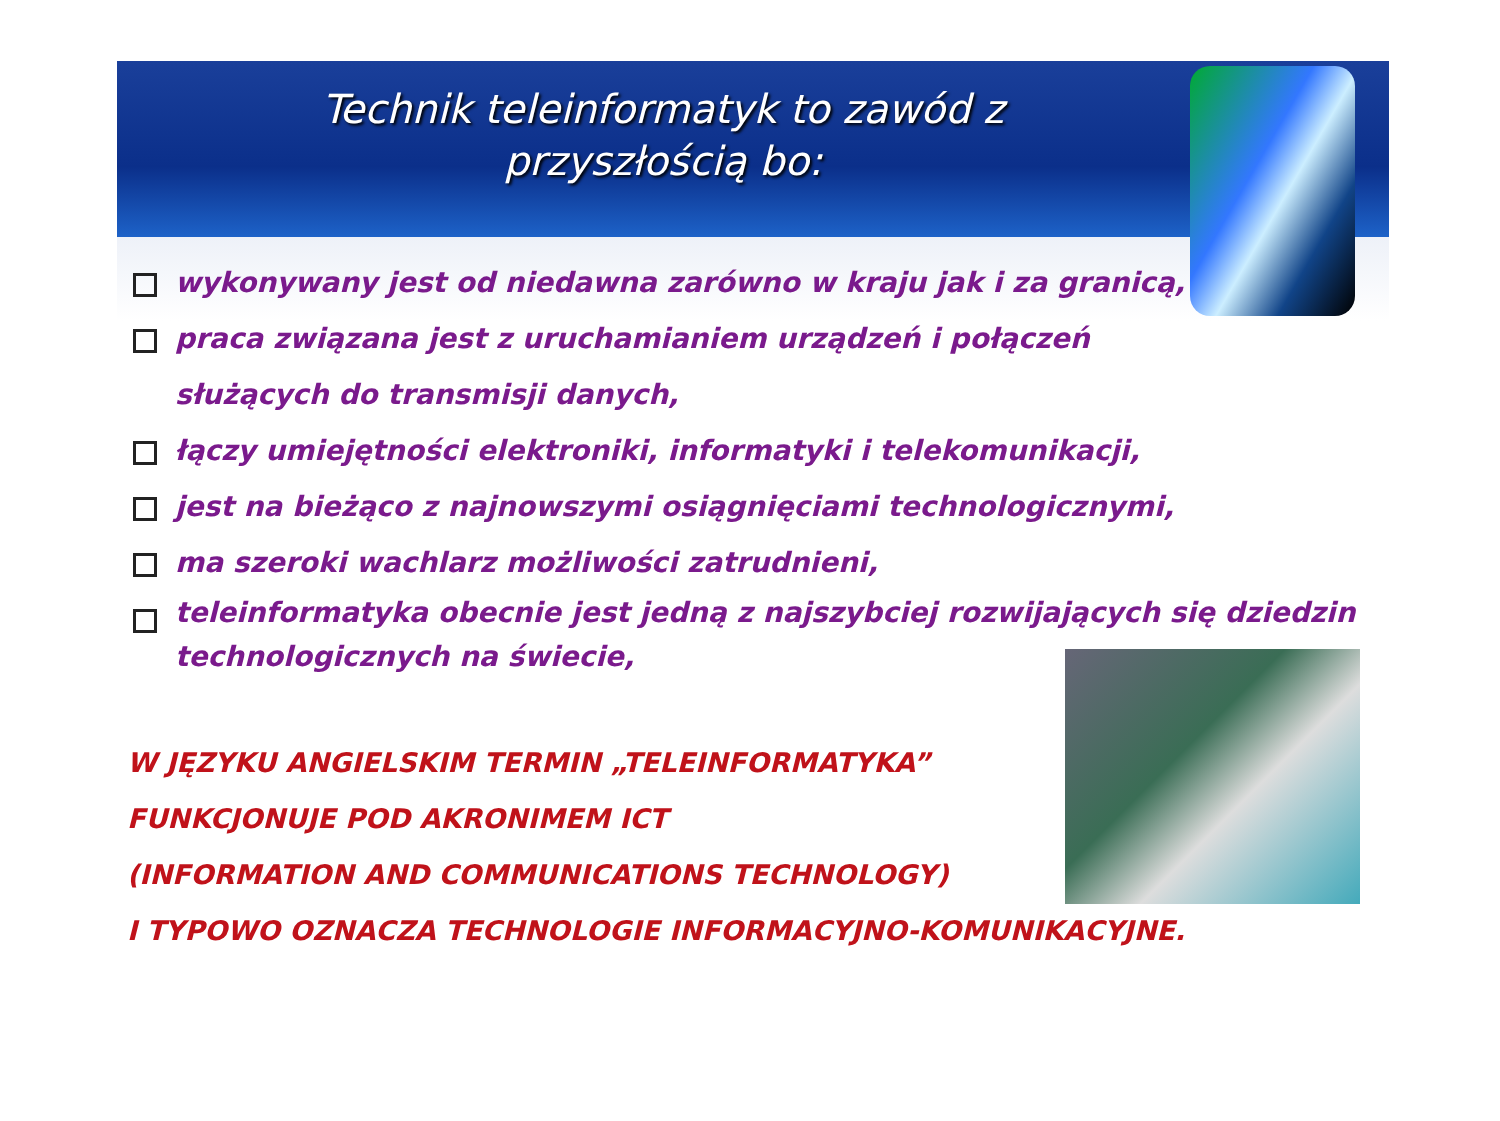Technik teleinformatyk to zawód z
przyszłością bo:
wykonywany jest od niedawna zarówno w kraju jak i za granicą,
praca związana jest z uruchamianiem urządzeń i połączeń
służących do transmisji danych,
łączy umiejętności elektroniki, informatyki i telekomunikacji,
jest na bieżąco z najnowszymi osiągnięciami technologicznymi,
ma szeroki wachlarz możliwości zatrudnieni,
teleinformatyka obecnie jest jedną z najszybciej rozwijających się dziedzin
technologicznych na świecie,
W JĘZYKU ANGIELSKIM TERMIN „TELEINFORMATYKA”
FUNKCJONUJE POD AKRONIMEM ICT
(INFORMATION AND COMMUNICATIONS TECHNOLOGY)
I TYPOWO OZNACZA TECHNOLOGIE INFORMACYJNO-KOMUNIKACYJNE.